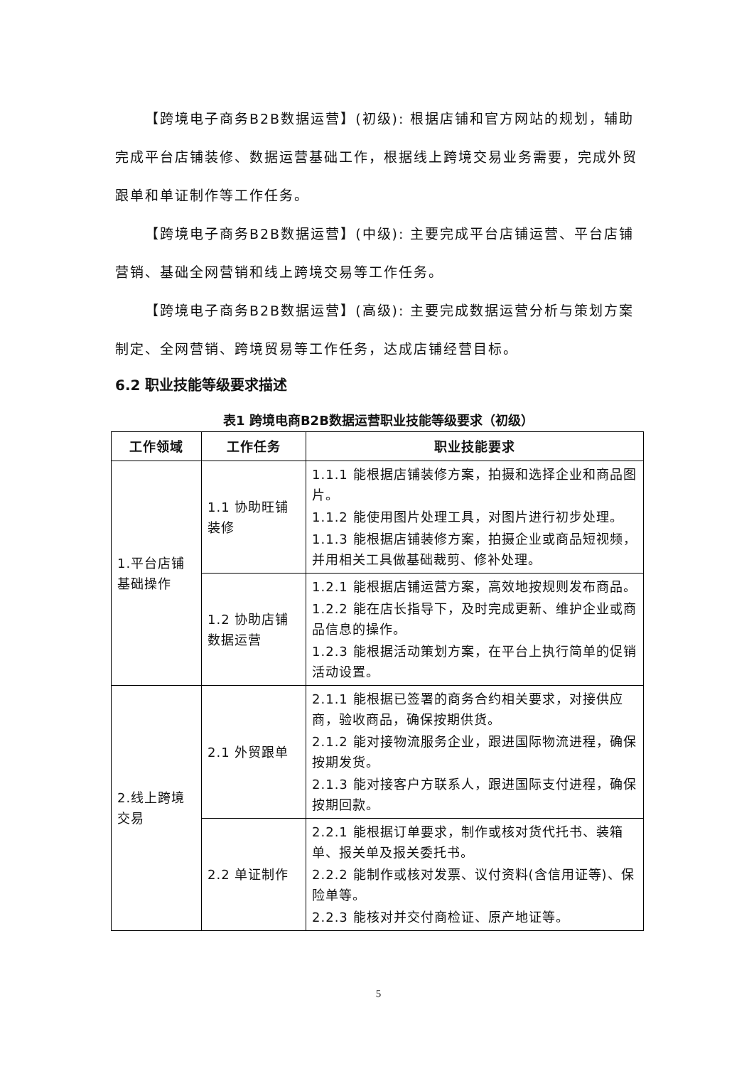【跨境电子商务B2B数据运营】(初级): 根据店铺和官方网站的规划，辅助完成平台店铺装修、数据运营基础工作，根据线上跨境交易业务需要，完成外贸跟单和单证制作等工作任务。
【跨境电子商务B2B数据运营】(中级): 主要完成平台店铺运营、平台店铺营销、基础全网营销和线上跨境交易等工作任务。
【跨境电子商务B2B数据运营】(高级): 主要完成数据运营分析与策划方案制定、全网营销、跨境贸易等工作任务，达成店铺经营目标。
6.2 职业技能等级要求描述
表1 跨境电商B2B数据运营职业技能等级要求（初级）
| 工作领域 | 工作任务 | 职业技能要求 |
| --- | --- | --- |
| 1.平台店铺基础操作 | 1.1 协助旺铺装修 | 1.1.1 能根据店铺装修方案，拍摄和选择企业和商品图片。 1.1.2 能使用图片处理工具，对图片进行初步处理。 1.1.3 能根据店铺装修方案，拍摄企业或商品短视频，并用相关工具做基础裁剪、修补处理。 |
| | 1.2 协助店铺数据运营 | 1.2.1 能根据店铺运营方案，高效地按规则发布商品。 1.2.2 能在店长指导下，及时完成更新、维护企业或商品信息的操作。 1.2.3 能根据活动策划方案，在平台上执行简单的促销活动设置。 |
| 2.线上跨境交易 | 2.1 外贸跟单 | 2.1.1 能根据已签署的商务合约相关要求，对接供应商，验收商品，确保按期供货。 2.1.2 能对接物流服务企业，跟进国际物流进程，确保按期发货。 2.1.3 能对接客户方联系人，跟进国际支付进程，确保按期回款。 |
| | 2.2 单证制作 | 2.2.1 能根据订单要求，制作或核对货代托书、装箱单、报关单及报关委托书。 2.2.2 能制作或核对发票、议付资料(含信用证等)、保险单等。 2.2.3 能核对并交付商检证、原产地证等。 |
5